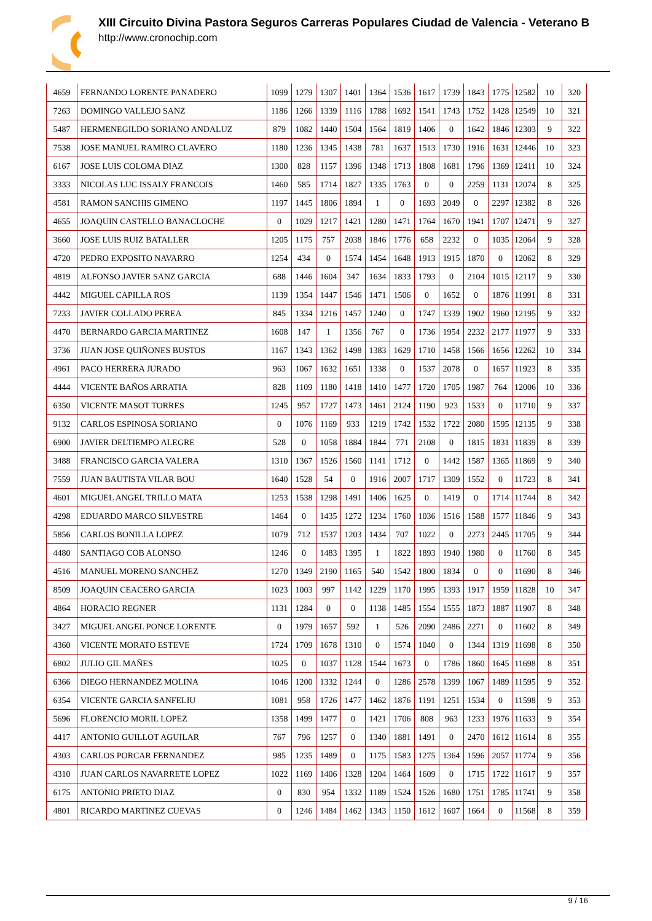XIII Circuito Divina Pastora Seguros Carreras Populares Ciudad de Valencia - Veterano B
http://www.cronochip.com
| 4659 | FERNANDO LORENTE PANADERO | 1099 | 1279 | 1307 | 1401 | 1364 | 1536 | 1617 | 1739 | 1843 | 1775 | 12582 | 10 | 320 |
| 7263 | DOMINGO VALLEJO SANZ | 1186 | 1266 | 1339 | 1116 | 1788 | 1692 | 1541 | 1743 | 1752 | 1428 | 12549 | 10 | 321 |
| 5487 | HERMENEGILDO SORIANO ANDALUZ | 879 | 1082 | 1440 | 1504 | 1564 | 1819 | 1406 | 0 | 1642 | 1846 | 12303 | 9 | 322 |
| 7538 | JOSE MANUEL RAMIRO CLAVERO | 1180 | 1236 | 1345 | 1438 | 781 | 1637 | 1513 | 1730 | 1916 | 1631 | 12446 | 10 | 323 |
| 6167 | JOSE LUIS COLOMA DIAZ | 1300 | 828 | 1157 | 1396 | 1348 | 1713 | 1808 | 1681 | 1796 | 1369 | 12411 | 10 | 324 |
| 3333 | NICOLAS LUC ISSALY FRANCOIS | 1460 | 585 | 1714 | 1827 | 1335 | 1763 | 0 | 0 | 2259 | 1131 | 12074 | 8 | 325 |
| 4581 | RAMON SANCHIS GIMENO | 1197 | 1445 | 1806 | 1894 | 1 | 0 | 1693 | 2049 | 0 | 2297 | 12382 | 8 | 326 |
| 4655 | JOAQUIN CASTELLO BANACLOCHE | 0 | 1029 | 1217 | 1421 | 1280 | 1471 | 1764 | 1670 | 1941 | 1707 | 12471 | 9 | 327 |
| 3660 | JOSE LUIS RUIZ BATALLER | 1205 | 1175 | 757 | 2038 | 1846 | 1776 | 658 | 2232 | 0 | 1035 | 12064 | 9 | 328 |
| 4720 | PEDRO EXPOSITO NAVARRO | 1254 | 434 | 0 | 1574 | 1454 | 1648 | 1913 | 1915 | 1870 | 0 | 12062 | 8 | 329 |
| 4819 | ALFONSO JAVIER SANZ GARCIA | 688 | 1446 | 1604 | 347 | 1634 | 1833 | 1793 | 0 | 2104 | 1015 | 12117 | 9 | 330 |
| 4442 | MIGUEL CAPILLA ROS | 1139 | 1354 | 1447 | 1546 | 1471 | 1506 | 0 | 1652 | 0 | 1876 | 11991 | 8 | 331 |
| 7233 | JAVIER COLLADO PEREA | 845 | 1334 | 1216 | 1457 | 1240 | 0 | 1747 | 1339 | 1902 | 1960 | 12195 | 9 | 332 |
| 4470 | BERNARDO GARCIA MARTINEZ | 1608 | 147 | 1 | 1356 | 767 | 0 | 1736 | 1954 | 2232 | 2177 | 11977 | 9 | 333 |
| 3736 | JUAN JOSE QUIÑONES BUSTOS | 1167 | 1343 | 1362 | 1498 | 1383 | 1629 | 1710 | 1458 | 1566 | 1656 | 12262 | 10 | 334 |
| 4961 | PACO HERRERA JURADO | 963 | 1067 | 1632 | 1651 | 1338 | 0 | 1537 | 2078 | 0 | 1657 | 11923 | 8 | 335 |
| 4444 | VICENTE BAÑOS ARRATIA | 828 | 1109 | 1180 | 1418 | 1410 | 1477 | 1720 | 1705 | 1987 | 764 | 12006 | 10 | 336 |
| 6350 | VICENTE MASOT TORRES | 1245 | 957 | 1727 | 1473 | 1461 | 2124 | 1190 | 923 | 1533 | 0 | 11710 | 9 | 337 |
| 9132 | CARLOS ESPINOSA SORIANO | 0 | 1076 | 1169 | 933 | 1219 | 1742 | 1532 | 1722 | 2080 | 1595 | 12135 | 9 | 338 |
| 6900 | JAVIER DELTIEMPO ALEGRE | 528 | 0 | 1058 | 1884 | 1844 | 771 | 2108 | 0 | 1815 | 1831 | 11839 | 8 | 339 |
| 3488 | FRANCISCO GARCIA VALERA | 1310 | 1367 | 1526 | 1560 | 1141 | 1712 | 0 | 1442 | 1587 | 1365 | 11869 | 9 | 340 |
| 7559 | JUAN BAUTISTA VILAR BOU | 1640 | 1528 | 54 | 0 | 1916 | 2007 | 1717 | 1309 | 1552 | 0 | 11723 | 8 | 341 |
| 4601 | MIGUEL ANGEL TRILLO MATA | 1253 | 1538 | 1298 | 1491 | 1406 | 1625 | 0 | 1419 | 0 | 1714 | 11744 | 8 | 342 |
| 4298 | EDUARDO MARCO SILVESTRE | 1464 | 0 | 1435 | 1272 | 1234 | 1760 | 1036 | 1516 | 1588 | 1577 | 11846 | 9 | 343 |
| 5856 | CARLOS BONILLA LOPEZ | 1079 | 712 | 1537 | 1203 | 1434 | 707 | 1022 | 0 | 2273 | 2445 | 11705 | 9 | 344 |
| 4480 | SANTIAGO COB ALONSO | 1246 | 0 | 1483 | 1395 | 1 | 1822 | 1893 | 1940 | 1980 | 0 | 11760 | 8 | 345 |
| 4516 | MANUEL MORENO SANCHEZ | 1270 | 1349 | 2190 | 1165 | 540 | 1542 | 1800 | 1834 | 0 | 0 | 11690 | 8 | 346 |
| 8509 | JOAQUIN CEACERO GARCIA | 1023 | 1003 | 997 | 1142 | 1229 | 1170 | 1995 | 1393 | 1917 | 1959 | 11828 | 10 | 347 |
| 4864 | HORACIO REGNER | 1131 | 1284 | 0 | 0 | 1138 | 1485 | 1554 | 1555 | 1873 | 1887 | 11907 | 8 | 348 |
| 3427 | MIGUEL ANGEL PONCE LORENTE | 0 | 1979 | 1657 | 592 | 1 | 526 | 2090 | 2486 | 2271 | 0 | 11602 | 8 | 349 |
| 4360 | VICENTE MORATO ESTEVE | 1724 | 1709 | 1678 | 1310 | 0 | 1574 | 1040 | 0 | 1344 | 1319 | 11698 | 8 | 350 |
| 6802 | JULIO GIL MAÑES | 1025 | 0 | 1037 | 1128 | 1544 | 1673 | 0 | 1786 | 1860 | 1645 | 11698 | 8 | 351 |
| 6366 | DIEGO HERNANDEZ MOLINA | 1046 | 1200 | 1332 | 1244 | 0 | 1286 | 2578 | 1399 | 1067 | 1489 | 11595 | 9 | 352 |
| 6354 | VICENTE GARCIA SANFELIU | 1081 | 958 | 1726 | 1477 | 1462 | 1876 | 1191 | 1251 | 1534 | 0 | 11598 | 9 | 353 |
| 5696 | FLORENCIO MORIL LOPEZ | 1358 | 1499 | 1477 | 0 | 1421 | 1706 | 808 | 963 | 1233 | 1976 | 11633 | 9 | 354 |
| 4417 | ANTONIO GUILLOT AGUILAR | 767 | 796 | 1257 | 0 | 1340 | 1881 | 1491 | 0 | 2470 | 1612 | 11614 | 8 | 355 |
| 4303 | CARLOS PORCAR FERNANDEZ | 985 | 1235 | 1489 | 0 | 1175 | 1583 | 1275 | 1364 | 1596 | 2057 | 11774 | 9 | 356 |
| 4310 | JUAN CARLOS NAVARRETE LOPEZ | 1022 | 1169 | 1406 | 1328 | 1204 | 1464 | 1609 | 0 | 1715 | 1722 | 11617 | 9 | 357 |
| 6175 | ANTONIO PRIETO DIAZ | 0 | 830 | 954 | 1332 | 1189 | 1524 | 1526 | 1680 | 1751 | 1785 | 11741 | 9 | 358 |
| 4801 | RICARDO MARTINEZ CUEVAS | 0 | 1246 | 1484 | 1462 | 1343 | 1150 | 1612 | 1607 | 1664 | 0 | 11568 | 8 | 359 |
9 / 16